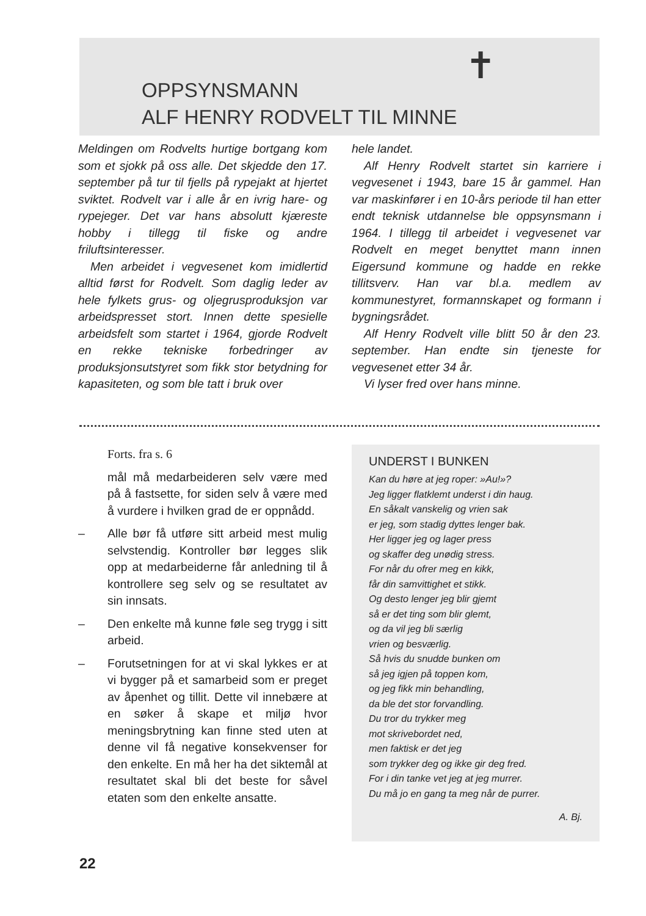✝
OPPSYNSMANN
ALF HENRY RODVELT TIL MINNE
Meldingen om Rodvelts hurtige bortgang kom som et sjokk på oss alle. Det skjedde den 17. september på tur til fjells på rypejakt at hjertet sviktet. Rodvelt var i alle år en ivrig hare- og rypejeger. Det var hans absolutt kjæreste hobby i tillegg til fiske og andre friluftsinteresser.
Men arbeidet i vegvesenet kom imidlertid alltid først for Rodvelt. Som daglig leder av hele fylkets grus- og oljegrusproduksjon var arbeidspresset stort. Innen dette spesielle arbeidsfelt som startet i 1964, gjorde Rodvelt en rekke tekniske forbedringer av produksjonsutstyret som fikk stor betydning for kapasiteten, og som ble tatt i bruk over
hele landet.
Alf Henry Rodvelt startet sin karriere i vegvesenet i 1943, bare 15 år gammel. Han var maskinfører i en 10-års periode til han etter endt teknisk utdannelse ble oppsynsmann i 1964. I tillegg til arbeidet i vegvesenet var Rodvelt en meget benyttet mann innen Eigersund kommune og hadde en rekke tillitsverv. Han var bl.a. medlem av kommunestyret, formannskapet og formann i bygningsrådet.
Alf Henry Rodvelt ville blitt 50 år den 23. september. Han endte sin tjeneste for vegvesenet etter 34 år.
Vi lyser fred over hans minne.
Forts. fra s. 6
mål må medarbeideren selv være med på å fastsette, for siden selv å være med å vurdere i hvilken grad de er oppnådd.
– Alle bør få utføre sitt arbeid mest mulig selvstendig. Kontroller bør legges slik opp at medarbeiderne får anledning til å kontrollere seg selv og se resultatet av sin innsats.
– Den enkelte må kunne føle seg trygg i sitt arbeid.
– Forutsetningen for at vi skal lykkes er at vi bygger på et samarbeid som er preget av åpenhet og tillit. Dette vil innebære at en søker å skape et miljø hvor meningsbrytning kan finne sted uten at denne vil få negative konsekvenser for den enkelte. En må her ha det siktemål at resultatet skal bli det beste for såvel etaten som den enkelte ansatte.
UNDERST I BUNKEN
Kan du høre at jeg roper: »Au!»?
Jeg ligger flatklemt underst i din haug.
En såkalt vanskelig og vrien sak
er jeg, som stadig dyttes lenger bak.
Her ligger jeg og lager press
og skaffer deg unødig stress.
For når du ofrer meg en kikk,
får din samvittighet et stikk.
Og desto lenger jeg blir gjemt
så er det ting som blir glemt,
og da vil jeg bli særlig
vrien og besværlig.
Så hvis du snudde bunken om
så jeg igjen på toppen kom,
og jeg fikk min behandling,
da ble det stor forvandling.
Du tror du trykker meg
mot skrivebordet ned,
men faktisk er det jeg
som trykker deg og ikke gir deg fred.
For i din tanke vet jeg at jeg murrer.
Du må jo en gang ta meg når de purrer.
A. Bj.
22